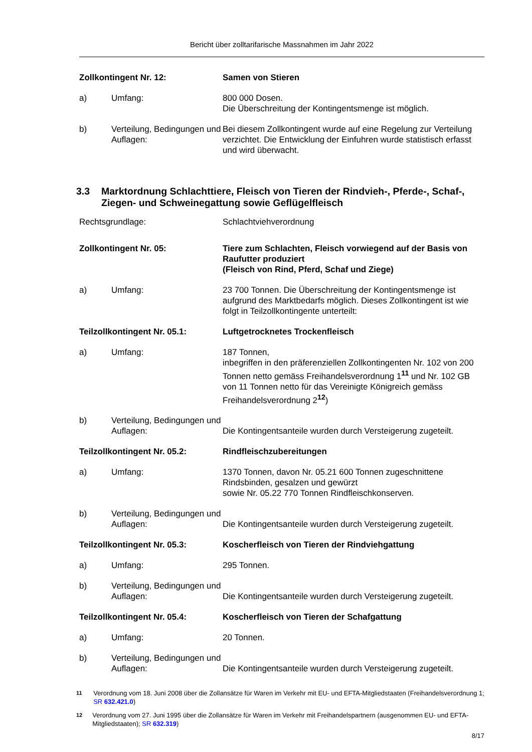Bericht über zolltarifarische Massnahmen im Jahr 2022
Zollkontingent Nr. 12: Samen von Stieren
a) Umfang: 800 000 Dosen.
Die Überschreitung der Kontingentsmenge ist möglich.
b) Verteilung, Bedingungen und Auflagen:
Bei diesem Zollkontingent wurde auf eine Regelung zur Verteilung verzichtet. Die Entwicklung der Einfuhren wurde statistisch erfasst und wird überwacht.
3.3 Marktordnung Schlachttiere, Fleisch von Tieren der Rindvieh-, Pferde-, Schaf-, Ziegen- und Schweinegattung sowie Geflügelfleisch
Rechtsgrundlage: Schlachtviehverordnung
Zollkontingent Nr. 05: Tiere zum Schlachten, Fleisch vorwiegend auf der Basis von Raufutter produziert
(Fleisch von Rind, Pferd, Schaf und Ziege)
a) Umfang: 23 700 Tonnen. Die Überschreitung der Kontingentsmenge ist aufgrund des Marktbedarfs möglich. Dieses Zollkontingent ist wie folgt in Teilzollkontingente unterteilt:
Teilzollkontingent Nr. 05.1: Luftgetrocknetes Trockenfleisch
a) Umfang: 187 Tonnen,
inbegriffen in den präferenziellen Zollkontingenten Nr. 102 von 200 Tonnen netto gemäss Freihandelsverordnung 1<sup>11</sup> und Nr. 102 GB von 11 Tonnen netto für das Vereinigte Königreich gemäss Freihandelsverordnung 2<sup>12</sup>)
b) Verteilung, Bedingungen und Auflagen:
Die Kontingentsanteile wurden durch Versteigerung zugeteilt.
Teilzollkontingent Nr. 05.2: Rindfleischzubereitungen
a) Umfang: 1370 Tonnen, davon Nr. 05.21 600 Tonnen zugeschnittene Rindsbinden, gesalzen und gewürzt
sowie Nr. 05.22 770 Tonnen Rindfleischkonserven.
b) Verteilung, Bedingungen und Auflagen:
Die Kontingentsanteile wurden durch Versteigerung zugeteilt.
Teilzollkontingent Nr. 05.3: Koscherfleisch von Tieren der Rindviehgattung
a) Umfang: 295 Tonnen.
b) Verteilung, Bedingungen und Auflagen:
Die Kontingentsanteile wurden durch Versteigerung zugeteilt.
Teilzollkontingent Nr. 05.4: Koscherfleisch von Tieren der Schafgattung
a) Umfang: 20 Tonnen.
b) Verteilung, Bedingungen und Auflagen:
Die Kontingentsanteile wurden durch Versteigerung zugeteilt.
11
Verordnung vom 18. Juni 2008 über die Zollansätze für Waren im Verkehr mit EU- und EFTA-Mitgliedstaaten (Freihandelsverordnung 1; SR 632.421.0)
12
Verordnung vom 27. Juni 1995 über die Zollansätze für Waren im Verkehr mit Freihandelspartnern (ausgenommen EU- und EFTA-Mitgliedstaaten); SR 632.319)
8/17